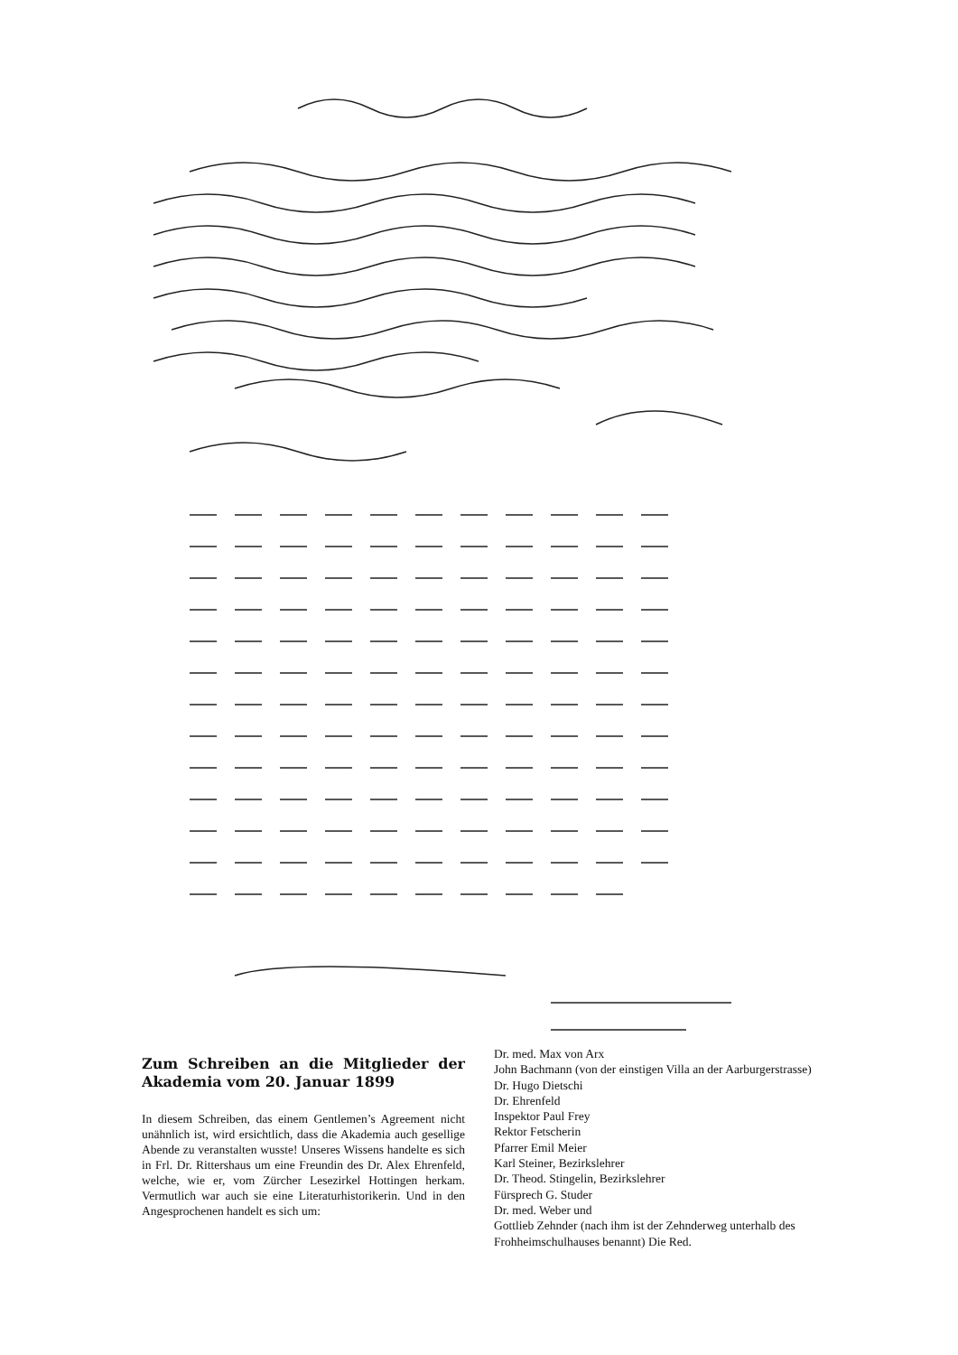Zum Schreiben an die Mitglieder der Akademia vom 20. Januar 1899
In diesem Schreiben, das einem Gentlemen’s Agreement nicht unähnlich ist, wird ersichtlich, dass die Akademia auch gesellige Abende zu veranstalten wusste! Unseres Wissens handelte es sich in Frl. Dr. Rittershaus um eine Freundin des Dr. Alex Ehrenfeld, welche, wie er, vom Zürcher Lesezirkel Hottingen herkam. Vermutlich war auch sie eine Literaturhistorikerin. Und in den Angesprochenen handelt es sich um:
Dr. med. Max von Arx
John Bachmann (von der einstigen Villa an der Aarburgerstrasse)
Dr. Hugo Dietschi
Dr. Ehrenfeld
Inspektor Paul Frey
Rektor Fetscherin
Pfarrer Emil Meier
Karl Steiner, Bezirkslehrer
Dr. Theod. Stingelin, Bezirkslehrer
Fürsprech G. Studer
Dr. med. Weber und
Gottlieb Zehnder (nach ihm ist der Zehnderweg unterhalb des Frohheimschulhauses benannt) Die Red.